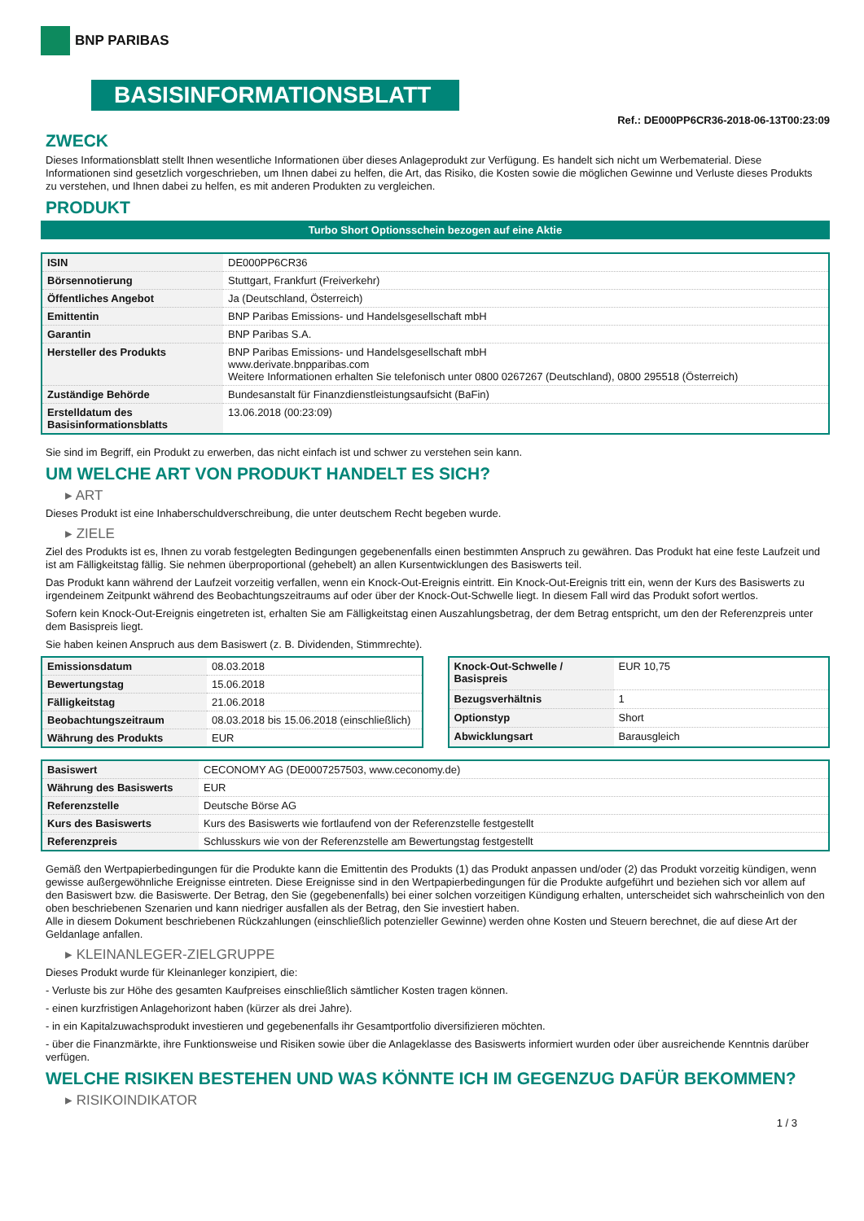BNP PARIBAS
BASISINFORMATIONSBLATT
Ref.: DE000PP6CR36-2018-06-13T00:23:09
ZWECK
Dieses Informationsblatt stellt Ihnen wesentliche Informationen über dieses Anlageprodukt zur Verfügung. Es handelt sich nicht um Werbematerial. Diese Informationen sind gesetzlich vorgeschrieben, um Ihnen dabei zu helfen, die Art, das Risiko, die Kosten sowie die möglichen Gewinne und Verluste dieses Produkts zu verstehen, und Ihnen dabei zu helfen, es mit anderen Produkten zu vergleichen.
PRODUKT
Turbo Short Optionsschein bezogen auf eine Aktie
| ISIN | DE000PP6CR36 |
| Börsennotierung | Stuttgart, Frankfurt (Freiverkehr) |
| Öffentliches Angebot | Ja (Deutschland, Österreich) |
| Emittentin | BNP Paribas Emissions- und Handelsgesellschaft mbH |
| Garantin | BNP Paribas S.A. |
| Hersteller des Produkts | BNP Paribas Emissions- und Handelsgesellschaft mbH www.derivate.bnpparibas.com Weitere Informationen erhalten Sie telefonisch unter 0800 0267267 (Deutschland), 0800 295518 (Österreich) |
| Zuständige Behörde | Bundesanstalt für Finanzdienstleistungsaufsicht (BaFin) |
| Erstelldatum des Basisinformationsblatts | 13.06.2018 (00:23:09) |
Sie sind im Begriff, ein Produkt zu erwerben, das nicht einfach ist und schwer zu verstehen sein kann.
UM WELCHE ART VON PRODUKT HANDELT ES SICH?
▸ ART
Dieses Produkt ist eine Inhaberschuldverschreibung, die unter deutschem Recht begeben wurde.
▸ ZIELE
Ziel des Produkts ist es, Ihnen zu vorab festgelegten Bedingungen gegebenenfalls einen bestimmten Anspruch zu gewähren. Das Produkt hat eine feste Laufzeit und ist am Fälligkeitstag fällig. Sie nehmen überproportional (gehebelt) an allen Kursentwicklungen des Basiswerts teil.
Das Produkt kann während der Laufzeit vorzeitig verfallen, wenn ein Knock-Out-Ereignis eintritt. Ein Knock-Out-Ereignis tritt ein, wenn der Kurs des Basiswerts zu irgendeinem Zeitpunkt während des Beobachtungszeitraums auf oder über der Knock-Out-Schwelle liegt. In diesem Fall wird das Produkt sofort wertlos.
Sofern kein Knock-Out-Ereignis eingetreten ist, erhalten Sie am Fälligkeitstag einen Auszahlungsbetrag, der dem Betrag entspricht, um den der Referenzpreis unter dem Basispreis liegt.
Sie haben keinen Anspruch aus dem Basiswert (z. B. Dividenden, Stimmrechte).
| Emissionsdatum | 08.03.2018 |
| Bewertungstag | 15.06.2018 |
| Fälligkeitstag | 21.06.2018 |
| Beobachtungszeitraum | 08.03.2018 bis 15.06.2018 (einschließlich) |
| Währung des Produkts | EUR |
| Knock-Out-Schwelle / Basispreis | EUR 10,75 |
| Bezugsverhältnis | 1 |
| Optionstyp | Short |
| Abwicklungsart | Barausgleich |
| Basiswert | CECONOMY AG (DE0007257503, www.ceconomy.de) |
| Währung des Basiswerts | EUR |
| Referenzstelle | Deutsche Börse AG |
| Kurs des Basiswerts | Kurs des Basiswerts wie fortlaufend von der Referenzstelle festgestellt |
| Referenzpreis | Schlusskurs wie von der Referenzstelle am Bewertungstag festgestellt |
Gemäß den Wertpapierbedingungen für die Produkte kann die Emittentin des Produkts (1) das Produkt anpassen und/oder (2) das Produkt vorzeitig kündigen, wenn gewisse außergewöhnliche Ereignisse eintreten. Diese Ereignisse sind in den Wertpapierbedingungen für die Produkte aufgeführt und beziehen sich vor allem auf den Basiswert bzw. die Basiswerte. Der Betrag, den Sie (gegebenenfalls) bei einer solchen vorzeitigen Kündigung erhalten, unterscheidet sich wahrscheinlich von den oben beschriebenen Szenarien und kann niedriger ausfallen als der Betrag, den Sie investiert haben.
Alle in diesem Dokument beschriebenen Rückzahlungen (einschließlich potenzieller Gewinne) werden ohne Kosten und Steuern berechnet, die auf diese Art der Geldanlage anfallen.
▸ KLEINANLEGER-ZIELGRUPPE
Dieses Produkt wurde für Kleinanleger konzipiert, die:
- Verluste bis zur Höhe des gesamten Kaufpreises einschließlich sämtlicher Kosten tragen können.
- einen kurzfristigen Anlagehorizont haben (kürzer als drei Jahre).
- in ein Kapitalzuwachsprodukt investieren und gegebenenfalls ihr Gesamtportfolio diversifizieren möchten.
- über die Finanzmärkte, ihre Funktionsweise und Risiken sowie über die Anlageklasse des Basiswerts informiert wurden oder über ausreichende Kenntnis darüber verfügen.
WELCHE RISIKEN BESTEHEN UND WAS KÖNNTE ICH IM GEGENZUG DAFÜR BEKOMMEN?
▸ RISIKOINDIKATOR
1 / 3